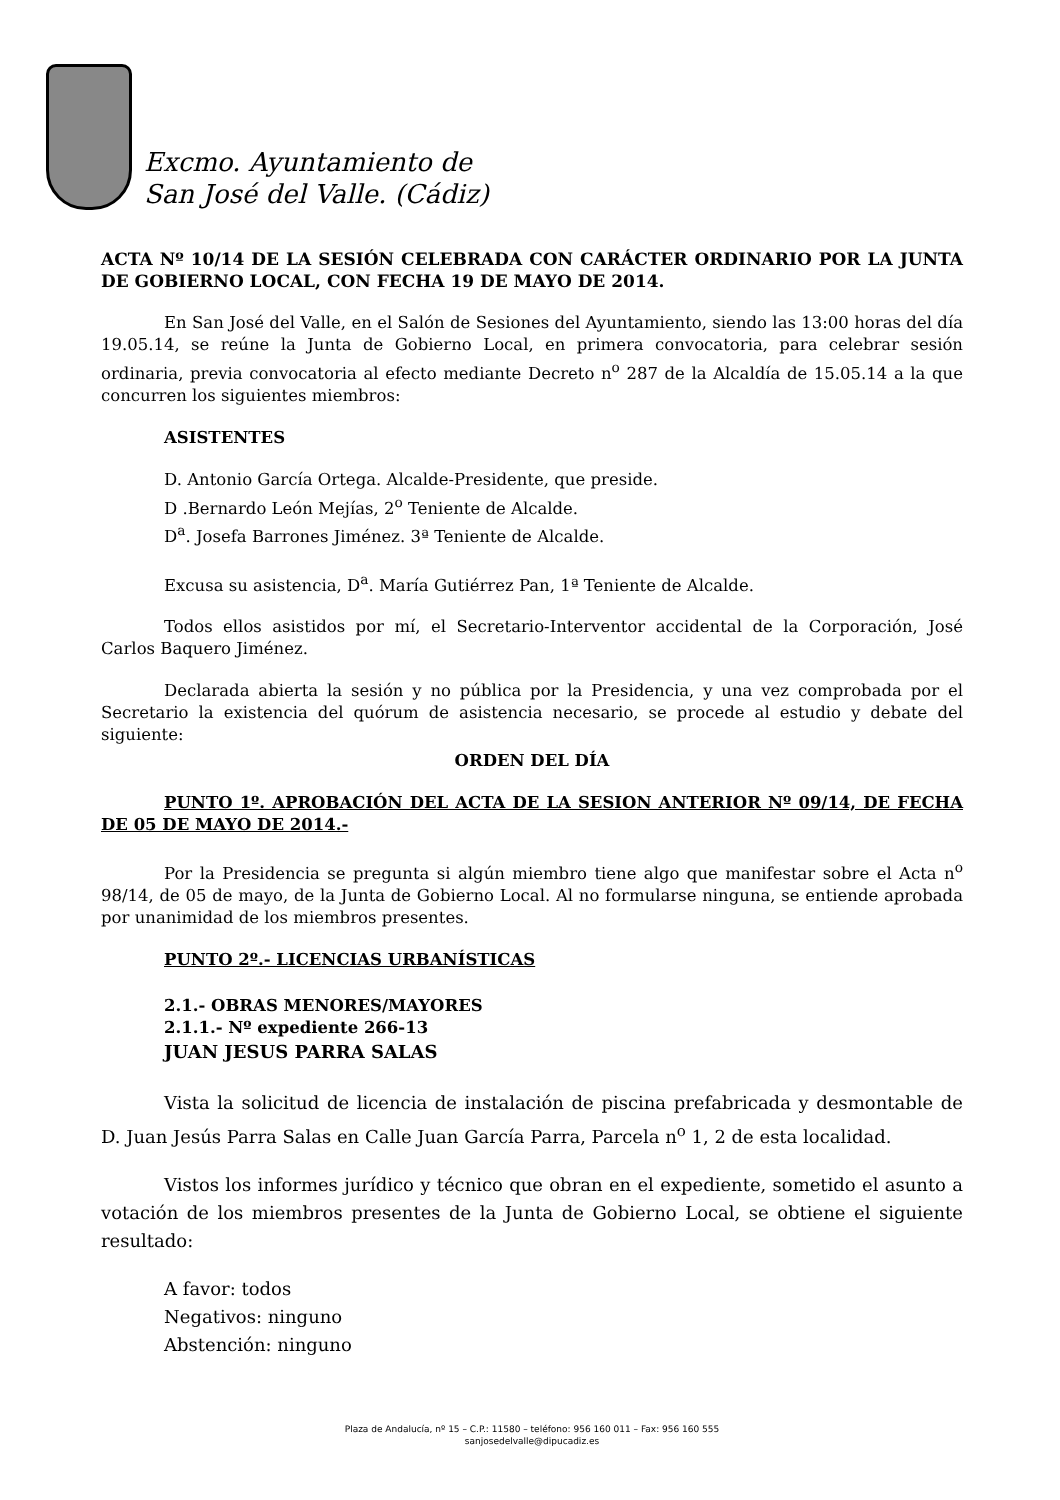Excmo. Ayuntamiento de
San José del Valle. (Cádiz)
ACTA Nº 10/14 DE LA SESIÓN CELEBRADA CON CARÁCTER ORDINARIO POR LA JUNTA DE GOBIERNO LOCAL, CON FECHA 19 DE MAYO DE 2014.
En San José del Valle, en el Salón de Sesiones del Ayuntamiento, siendo las 13:00 horas del día 19.05.14, se reúne la Junta de Gobierno Local, en primera convocatoria, para celebrar sesión ordinaria, previa convocatoria al efecto mediante Decreto n<sup>o</sup> 287 de la Alcaldía de 15.05.14 a la que concurren los siguientes miembros:
ASISTENTES
D. Antonio García Ortega. Alcalde-Presidente, que preside.
D .Bernardo León Mejías, 2<sup>o</sup> Teniente de Alcalde.
D<sup>a</sup>. Josefa Barrones Jiménez. 3ª Teniente de Alcalde.
Excusa su asistencia, D<sup>a</sup>. María Gutiérrez Pan, 1ª Teniente de Alcalde.
Todos ellos asistidos por mí, el Secretario-Interventor accidental de la Corporación, José Carlos Baquero Jiménez.
Declarada abierta la sesión y no pública por la Presidencia, y una vez comprobada por el Secretario la existencia del quórum de asistencia necesario, se procede al estudio y debate del siguiente:
ORDEN DEL DÍA
PUNTO 1º. APROBACIÓN DEL ACTA DE LA SESION ANTERIOR Nº 09/14, DE FECHA DE 05 DE MAYO DE 2014.-
Por la Presidencia se pregunta si algún miembro tiene algo que manifestar sobre el Acta n<sup>o</sup> 98/14, de 05 de mayo, de la Junta de Gobierno Local. Al no formularse ninguna, se entiende aprobada por unanimidad de los miembros presentes.
PUNTO 2º.- LICENCIAS URBANÍSTICAS
2.1.- OBRAS MENORES/MAYORES
2.1.1.- Nº expediente 266-13
JUAN JESUS PARRA SALAS
Vista la solicitud de licencia de instalación de piscina prefabricada y desmontable de D. Juan Jesús Parra Salas en Calle Juan García Parra, Parcela n<sup>o</sup> 1, 2 de esta localidad.
Vistos los informes jurídico y técnico que obran en el expediente, sometido el asunto a votación de los miembros presentes de la Junta de Gobierno Local, se obtiene el siguiente resultado:
A favor: todos
Negativos: ninguno
Abstención: ninguno
Plaza de Andalucía, nº 15 – C.P.: 11580 – teléfono: 956 160 011 – Fax: 956 160 555
sanjosedelvalle@dipucadiz.es